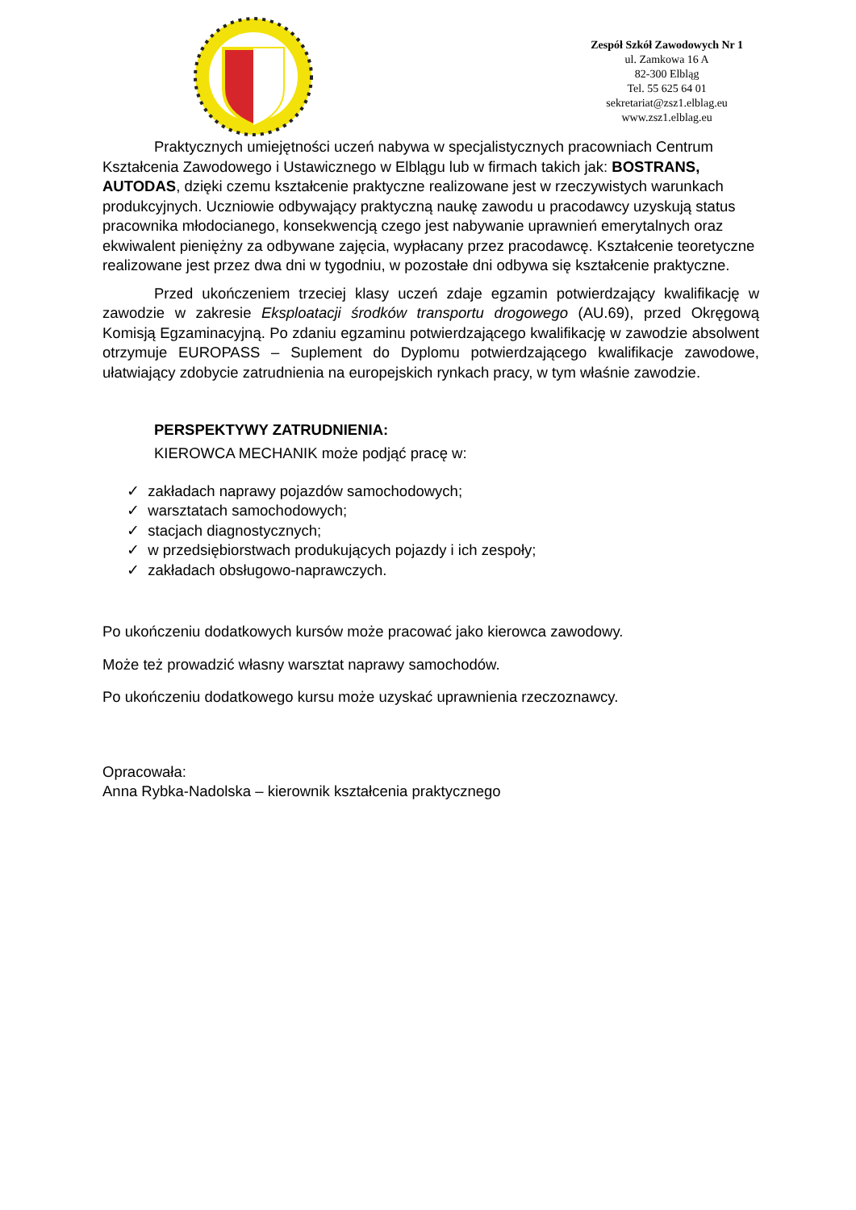Zespół Szkół Zawodowych Nr 1
ul. Zamkowa 16 A
82-300 Elbląg
Tel. 55 625 64 01
sekretariat@zsz1.elblag.eu
www.zsz1.elblag.eu
Praktycznych umiejętności uczeń nabywa w specjalistycznych pracowniach Centrum Kształcenia Zawodowego i Ustawicznego w Elblągu lub w firmach takich jak: BOSTRANS, AUTODAS, dzięki czemu kształcenie praktyczne realizowane jest w rzeczywistych warunkach produkcyjnych. Uczniowie odbywający praktyczną naukę zawodu u pracodawcy uzyskują status pracownika młodocianego, konsekwencją czego jest nabywanie uprawnień emerytalnych oraz ekwiwalent pieniężny za odbywane zajęcia, wypłacany przez pracodawcę. Kształcenie teoretyczne realizowane jest przez dwa dni w tygodniu, w pozostałe dni odbywa się kształcenie praktyczne.
Przed ukończeniem trzeciej klasy uczeń zdaje egzamin potwierdzający kwalifikację w zawodzie w zakresie Eksploatacji środków transportu drogowego (AU.69), przed Okręgową Komisją Egzaminacyjną. Po zdaniu egzaminu potwierdzającego kwalifikację w zawodzie absolwent otrzymuje EUROPASS – Suplement do Dyplomu potwierdzającego kwalifikacje zawodowe, ułatwiający zdobycie zatrudnienia na europejskich rynkach pracy, w tym właśnie zawodzie.
PERSPEKTYWY ZATRUDNIENIA:
KIEROWCA MECHANIK może podjąć pracę w:
✓ zakładach naprawy pojazdów samochodowych;
✓ warsztatach samochodowych;
✓ stacjach diagnostycznych;
✓ w przedsiębiorstwach produkujących pojazdy i ich zespoły;
✓ zakładach obsługowo-naprawczych.
Po ukończeniu dodatkowych kursów może pracować jako kierowca zawodowy.
Może też prowadzić własny warsztat naprawy samochodów.
Po ukończeniu dodatkowego kursu może uzyskać uprawnienia rzeczoznawcy.
Opracowała:
Anna Rybka-Nadolska – kierownik kształcenia praktycznego